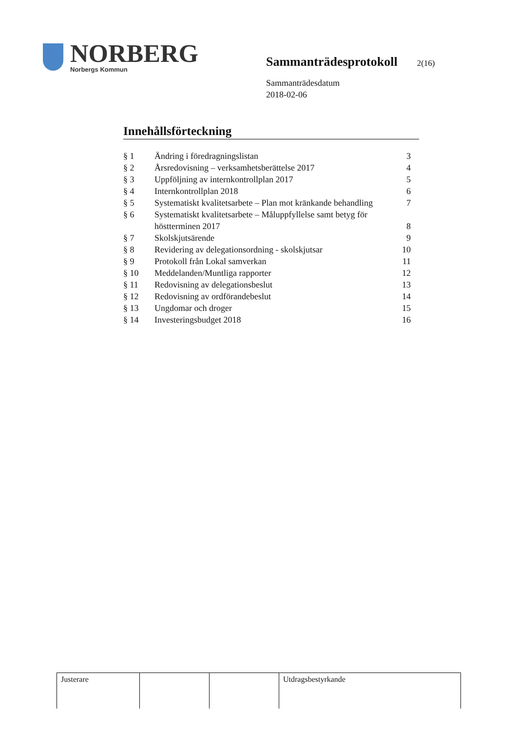NORBERG
Norbergs Kommun
Sammanträdesprotokoll
2(16)
Sammanträdesdatum
2018-02-06
Innehållsförteckning
| § 1 | Ändring i föredragningslistan | 3 |
| § 2 | Årsredovisning – verksamhetsberättelse 2017 | 4 |
| § 3 | Uppföljning av internkontrollplan 2017 | 5 |
| § 4 | Internkontrollplan 2018 | 6 |
| § 5 | Systematiskt kvalitetsarbete – Plan mot kränkande behandling | 7 |
| § 6 | Systematiskt kvalitetsarbete – Måluppfyllelse samt betyg för höstterminen 2017 | 8 |
| § 7 | Skolskjutsärende | 9 |
| § 8 | Revidering av delegationsordning - skolskjutsar | 10 |
| § 9 | Protokoll från Lokal samverkan | 11 |
| § 10 | Meddelanden/Muntliga rapporter | 12 |
| § 11 | Redovisning av delegationsbeslut | 13 |
| § 12 | Redovisning av ordförandebeslut | 14 |
| § 13 | Ungdomar och droger | 15 |
| § 14 | Investeringsbudget 2018 | 16 |
| Justerare | | | Utdragsbestyrkande |